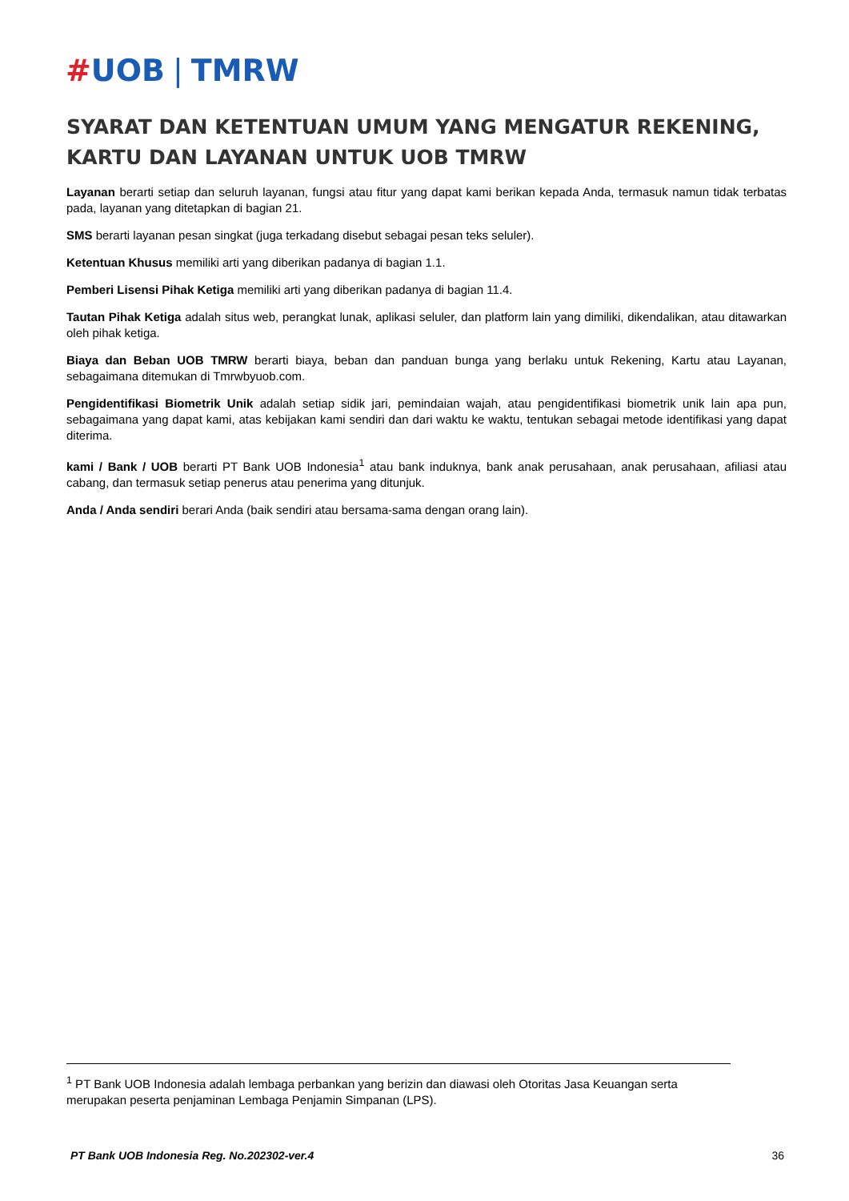#UOB | TMRW
SYARAT DAN KETENTUAN UMUM YANG MENGATUR REKENING, KARTU DAN LAYANAN UNTUK UOB TMRW
Layanan berarti setiap dan seluruh layanan, fungsi atau fitur yang dapat kami berikan kepada Anda, termasuk namun tidak terbatas pada, layanan yang ditetapkan di bagian 21.
SMS berarti layanan pesan singkat (juga terkadang disebut sebagai pesan teks seluler).
Ketentuan Khusus memiliki arti yang diberikan padanya di bagian 1.1.
Pemberi Lisensi Pihak Ketiga memiliki arti yang diberikan padanya di bagian 11.4.
Tautan Pihak Ketiga adalah situs web, perangkat lunak, aplikasi seluler, dan platform lain yang dimiliki, dikendalikan, atau ditawarkan oleh pihak ketiga.
Biaya dan Beban UOB TMRW berarti biaya, beban dan panduan bunga yang berlaku untuk Rekening, Kartu atau Layanan, sebagaimana ditemukan di Tmrwbyuob.com.
Pengidentifikasi Biometrik Unik adalah setiap sidik jari, pemindaian wajah, atau pengidentifikasi biometrik unik lain apa pun, sebagaimana yang dapat kami, atas kebijakan kami sendiri dan dari waktu ke waktu, tentukan sebagai metode identifikasi yang dapat diterima.
kami / Bank / UOB berarti PT Bank UOB Indonesia<sup>1</sup> atau bank induknya, bank anak perusahaan, anak perusahaan, afiliasi atau cabang, dan termasuk setiap penerus atau penerima yang ditunjuk.
Anda / Anda sendiri berari Anda (baik sendiri atau bersama-sama dengan orang lain).
<sup>1</sup> PT Bank UOB Indonesia adalah lembaga perbankan yang berizin dan diawasi oleh Otoritas Jasa Keuangan serta merupakan peserta penjaminan Lembaga Penjamin Simpanan (LPS).
PT Bank UOB Indonesia Reg. No.202302-ver.4 36